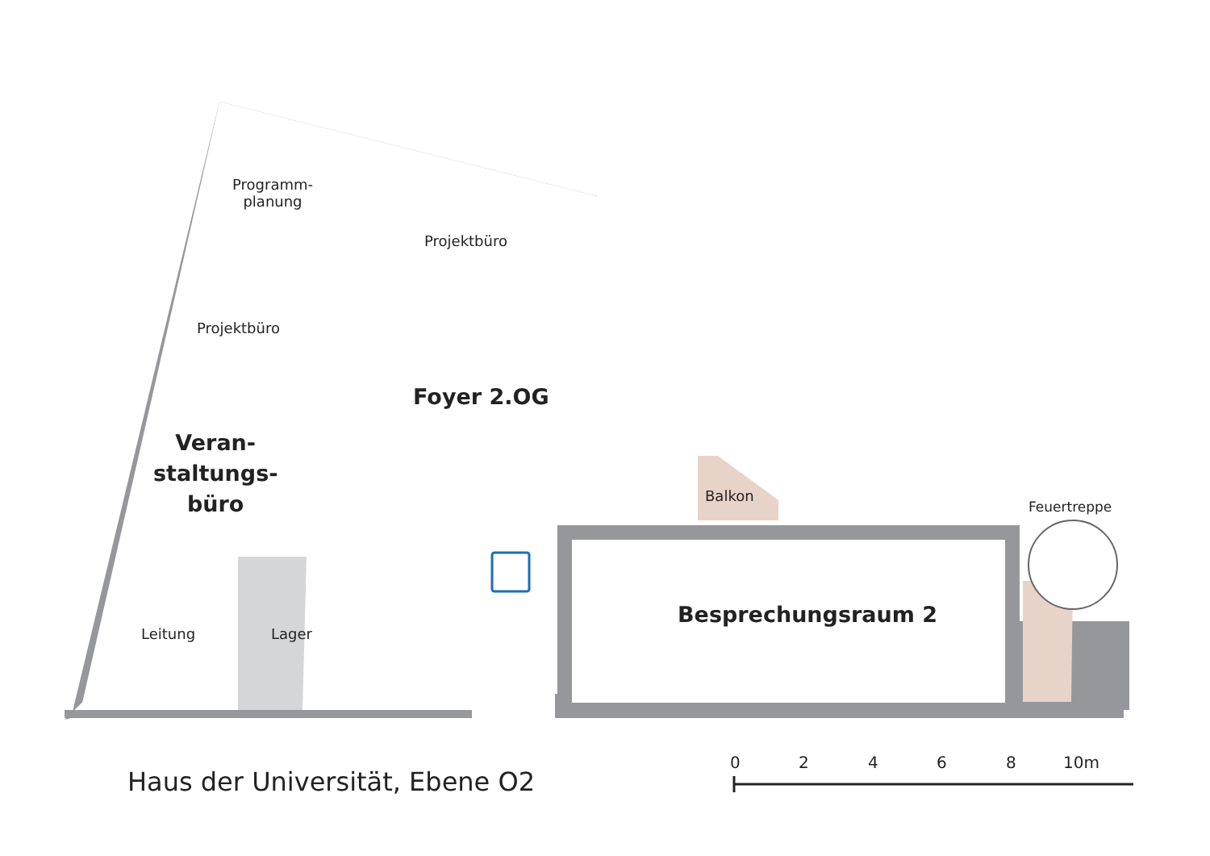Programm-
planung
Projektbüro
Projektbüro
Foyer 2.OG
Veran-
staltungs-
büro
Balkon
Feuertreppe
Besprechungsraum 2
Leitung Lager
Haus der Universität, Ebene O2
0 2 4 6 8 10m